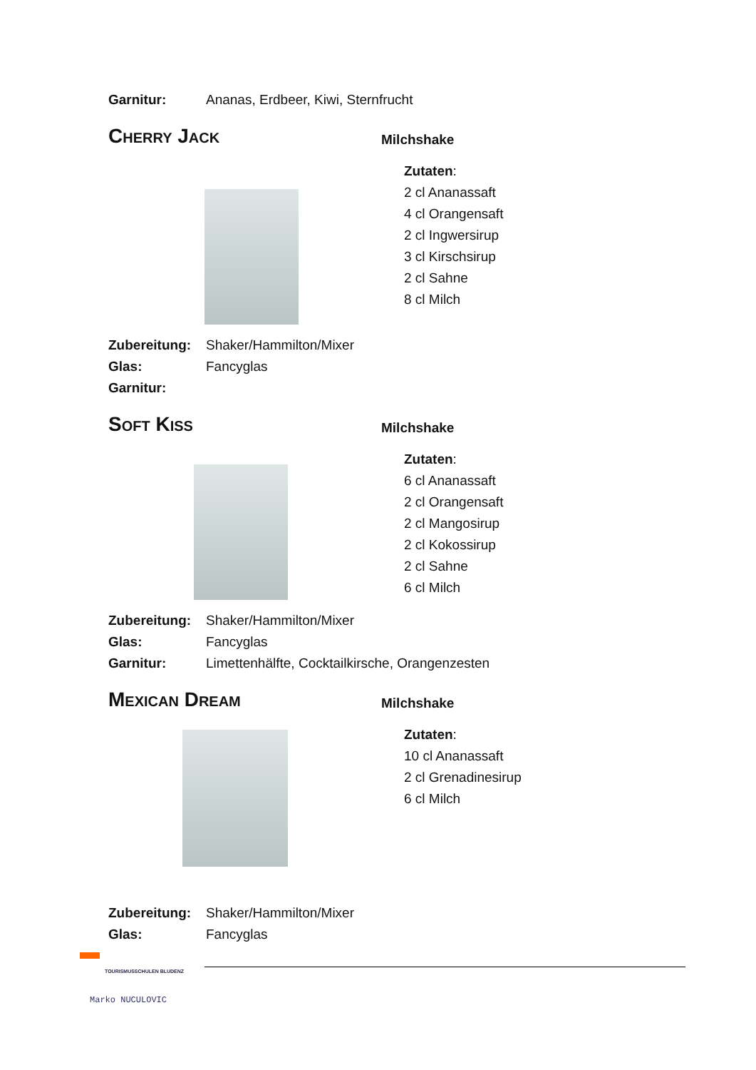Garnitur: Ananas, Erdbeer, Kiwi, Sternfrucht
Cherry Jack
Milchshake
Zutaten:
2 cl Ananassaft
4 cl Orangensaft
2 cl Ingwersirup
3 cl Kirschsirup
2 cl Sahne
8 cl Milch
Zubereitung: Shaker/Hammilton/Mixer
Glas: Fancyglas
Garnitur:
Soft Kiss
Milchshake
Zutaten:
6 cl Ananassaft
2 cl Orangensaft
2 cl Mangosirup
2 cl Kokossirup
2 cl Sahne
6 cl Milch
Zubereitung: Shaker/Hammilton/Mixer
Glas: Fancyglas
Garnitur: Limettenhälfte, Cocktailkirsche, Orangenzesten
Mexican Dream
Milchshake
Zutaten:
10 cl Ananassaft
2 cl Grenadinesirup
6 cl Milch
Zubereitung: Shaker/Hammilton/Mixer
Glas: Fancyglas
TOURISMUSSCHULEN BLUDENZ
Marko NUCULOVIC